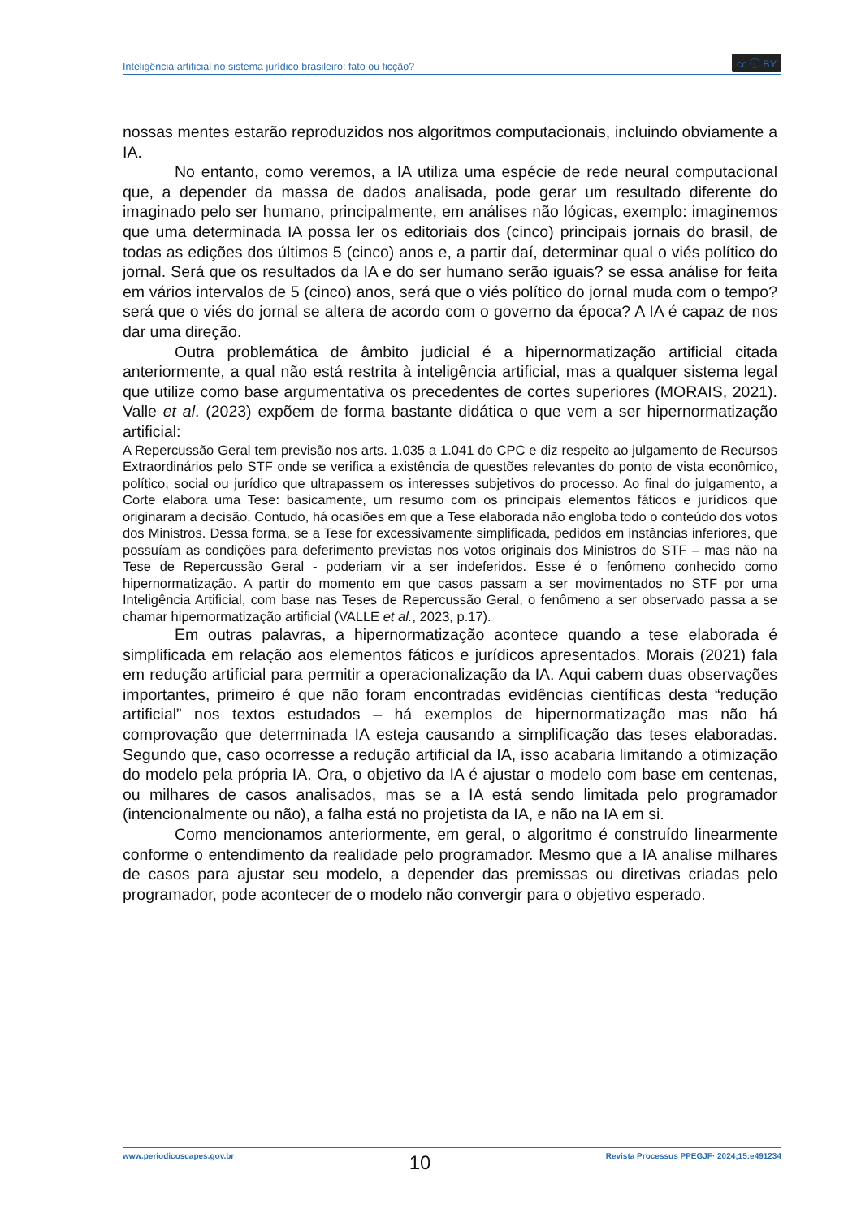Inteligência artificial no sistema jurídico brasileiro: fato ou ficção? cc ⓘ BY
nossas mentes estarão reproduzidos nos algoritmos computacionais, incluindo obviamente a IA.
No entanto, como veremos, a IA utiliza uma espécie de rede neural computacional que, a depender da massa de dados analisada, pode gerar um resultado diferente do imaginado pelo ser humano, principalmente, em análises não lógicas, exemplo: imaginemos que uma determinada IA possa ler os editoriais dos (cinco) principais jornais do brasil, de todas as edições dos últimos 5 (cinco) anos e, a partir daí, determinar qual o viés político do jornal. Será que os resultados da IA e do ser humano serão iguais? se essa análise for feita em vários intervalos de 5 (cinco) anos, será que o viés político do jornal muda com o tempo? será que o viés do jornal se altera de acordo com o governo da época? A IA é capaz de nos dar uma direção.
Outra problemática de âmbito judicial é a hipernormatização artificial citada anteriormente, a qual não está restrita à inteligência artificial, mas a qualquer sistema legal que utilize como base argumentativa os precedentes de cortes superiores (MORAIS, 2021). Valle et al. (2023) expõem de forma bastante didática o que vem a ser hipernormatização artificial:
A Repercussão Geral tem previsão nos arts. 1.035 a 1.041 do CPC e diz respeito ao julgamento de Recursos Extraordinários pelo STF onde se verifica a existência de questões relevantes do ponto de vista econômico, político, social ou jurídico que ultrapassem os interesses subjetivos do processo. Ao final do julgamento, a Corte elabora uma Tese: basicamente, um resumo com os principais elementos fáticos e jurídicos que originaram a decisão. Contudo, há ocasiões em que a Tese elaborada não engloba todo o conteúdo dos votos dos Ministros. Dessa forma, se a Tese for excessivamente simplificada, pedidos em instâncias inferiores, que possuíam as condições para deferimento previstas nos votos originais dos Ministros do STF – mas não na Tese de Repercussão Geral - poderiam vir a ser indeferidos. Esse é o fenômeno conhecido como hipernormatização. A partir do momento em que casos passam a ser movimentados no STF por uma Inteligência Artificial, com base nas Teses de Repercussão Geral, o fenômeno a ser observado passa a se chamar hipernormatização artificial (VALLE et al., 2023, p.17).
Em outras palavras, a hipernormatização acontece quando a tese elaborada é simplificada em relação aos elementos fáticos e jurídicos apresentados. Morais (2021) fala em redução artificial para permitir a operacionalização da IA. Aqui cabem duas observações importantes, primeiro é que não foram encontradas evidências científicas desta “redução artificial” nos textos estudados – há exemplos de hipernormatização mas não há comprovação que determinada IA esteja causando a simplificação das teses elaboradas. Segundo que, caso ocorresse a redução artificial da IA, isso acabaria limitando a otimização do modelo pela própria IA. Ora, o objetivo da IA é ajustar o modelo com base em centenas, ou milhares de casos analisados, mas se a IA está sendo limitada pelo programador (intencionalmente ou não), a falha está no projetista da IA, e não na IA em si.
Como mencionamos anteriormente, em geral, o algoritmo é construído linearmente conforme o entendimento da realidade pelo programador. Mesmo que a IA analise milhares de casos para ajustar seu modelo, a depender das premissas ou diretivas criadas pelo programador, pode acontecer de o modelo não convergir para o objetivo esperado.
www.periodicoscapes.gov.br 10 Revista Processus PPEGJF· 2024;15:e491234